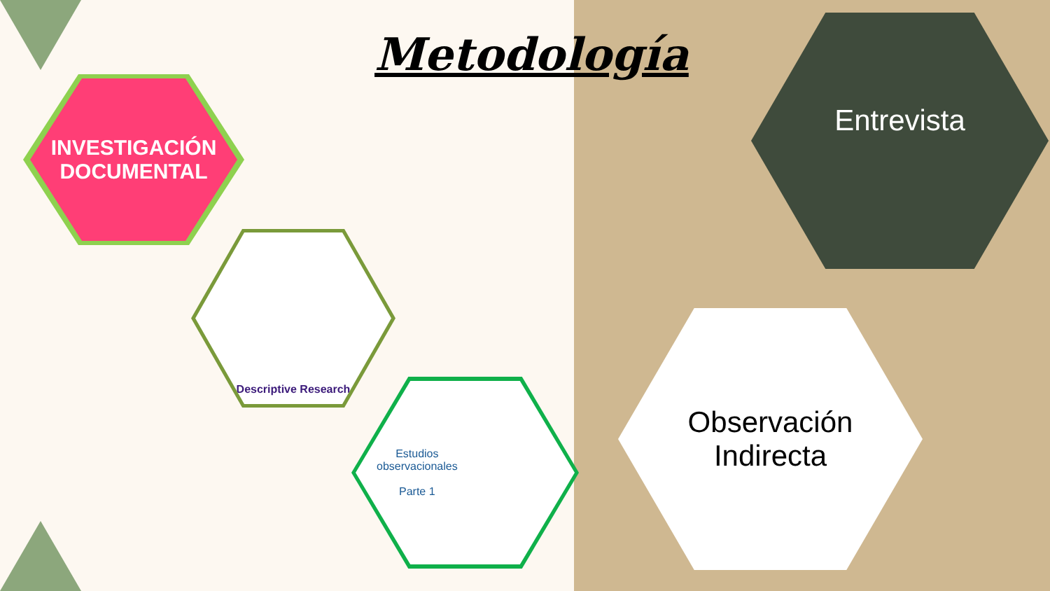Metodología
INVESTIGACIÓN
DOCUMENTAL
Descriptive Research
Estudios
observacionales
Parte 1
Entrevista
Observación
Indirecta